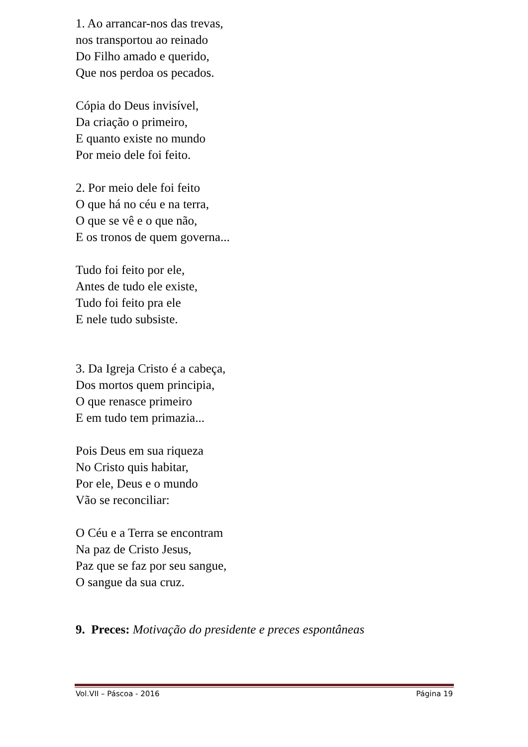1. Ao arrancar-nos das trevas,
nos transportou ao reinado
Do Filho amado e querido,
Que nos perdoa os pecados.
Cópia do Deus invisível,
Da criação o primeiro,
E quanto existe no mundo
Por meio dele foi feito.
2. Por meio dele foi feito
O que há no céu e na terra,
O que se vê e o que não,
E os tronos de quem governa...
Tudo foi feito por ele,
Antes de tudo ele existe,
Tudo foi feito pra ele
E nele tudo subsiste.
3. Da Igreja Cristo é a cabeça,
Dos mortos quem principia,
O que renasce primeiro
E em tudo tem primazia...
Pois Deus em sua riqueza
No Cristo quis habitar,
Por ele, Deus e o mundo
Vão se reconciliar:
O Céu e a Terra se encontram
Na paz de Cristo Jesus,
Paz que se faz por seu sangue,
O sangue da sua cruz.
9. Preces: Motivação do presidente e preces espontâneas
Vol.VII – Páscoa - 2016 Página 19